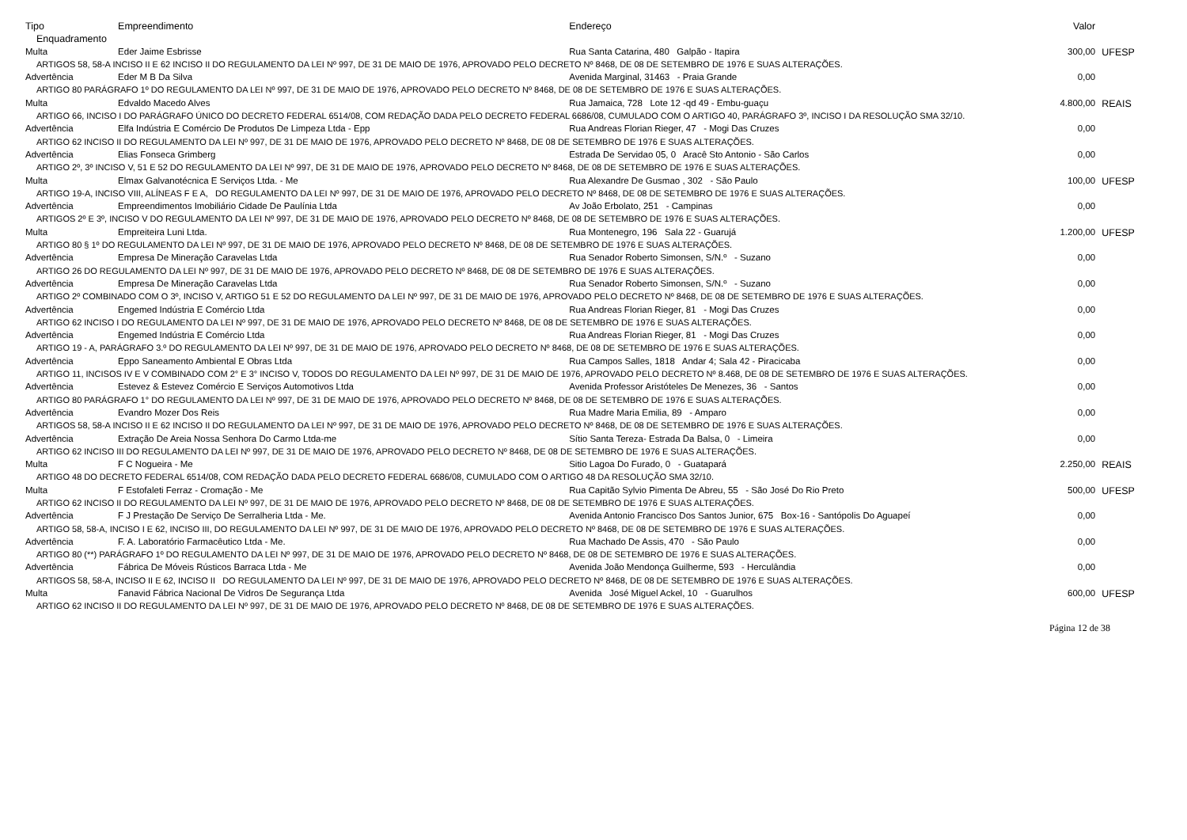| Tipo | Empreendimento | Endereço | Valor | |
| --- | --- | --- | --- | --- |
| Enquadramento | | | | |
| Multa | Eder Jaime Esbrisse | Rua Santa Catarina, 480 Galpão - Itapira | 300,00 | UFESP |
| ARTIGOS 58, 58-A INCISO II E 62 INCISO II DO REGULAMENTO DA LEI Nº 997, DE 31 DE MAIO DE 1976, APROVADO PELO DECRETO Nº 8468, DE 08 DE SETEMBRO DE 1976 E SUAS ALTERAÇÕES. | | | | |
| Advertência | Eder M B Da Silva | Avenida Marginal, 31463 - Praia Grande | 0,00 | |
| ARTIGO 80 PARÁGRAFO 1º DO REGULAMENTO DA LEI Nº 997, DE 31 DE MAIO DE 1976, APROVADO PELO DECRETO Nº 8468, DE 08 DE SETEMBRO DE 1976 E SUAS ALTERAÇÕES. | | | | |
| Multa | Edvaldo Macedo Alves | Rua Jamaica, 728 Lote 12 -qd 49 - Embu-guaçu | 4.800,00 | REAIS |
| ARTIGO 66, INCISO I DO PARÁGRAFO ÚNICO DO DECRETO FEDERAL 6514/08, COM REDAÇÃO DADA PELO DECRETO FEDERAL 6686/08, CUMULADO COM O ARTIGO 40, PARÁGRAFO 3º, INCISO I DA RESOLUÇÃO SMA 32/10. | | | | |
| Advertência | Elfa Indústria E Comércio De Produtos De Limpeza Ltda - Epp | Rua Andreas Florian Rieger, 47 - Mogi Das Cruzes | 0,00 | |
| ARTIGO 62 INCISO II DO REGULAMENTO DA LEI Nº 997, DE 31 DE MAIO DE 1976, APROVADO PELO DECRETO Nº 8468, DE 08 DE SETEMBRO DE 1976 E SUAS ALTERAÇÕES. | | | | |
| Advertência | Elias Fonseca Grimberg | Estrada De Servidao 05, 0 Aracê Sto Antonio - São Carlos | 0,00 | |
| ARTIGO 2º, 3º INCISO V, 51 E 52 DO REGULAMENTO DA LEI Nº 997, DE 31 DE MAIO DE 1976, APROVADO PELO DECRETO Nº 8468, DE 08 DE SETEMBRO DE 1976 E SUAS ALTERAÇÕES. | | | | |
| Multa | Elmax Galvanotécnica E Serviços Ltda. - Me | Rua Alexandre De Gusmao , 302 - São Paulo | 100,00 | UFESP |
| ARTIGO 19-A, INCISO VIII, ALÍNEAS F E A, DO REGULAMENTO DA LEI Nº 997, DE 31 DE MAIO DE 1976, APROVADO PELO DECRETO Nº 8468, DE 08 DE SETEMBRO DE 1976 E SUAS ALTERAÇÕES. | | | | |
| Advertência | Empreendimentos Imobiliário Cidade De Paulínia Ltda | Av João Erbolato, 251 - Campinas | 0,00 | |
| ARTIGOS 2º E 3º, INCISO V DO REGULAMENTO DA LEI Nº 997, DE 31 DE MAIO DE 1976, APROVADO PELO DECRETO Nº 8468, DE 08 DE SETEMBRO DE 1976 E SUAS ALTERAÇÕES. | | | | |
| Multa | Empreiteira Luni Ltda. | Rua Montenegro, 196 Sala 22 - Guarujá | 1.200,00 | UFESP |
| ARTIGO 80 § 1º DO REGULAMENTO DA LEI Nº 997, DE 31 DE MAIO DE 1976, APROVADO PELO DECRETO Nº 8468, DE 08 DE SETEMBRO DE 1976 E SUAS ALTERAÇÕES. | | | | |
| Advertência | Empresa De Mineração Caravelas Ltda | Rua Senador Roberto Simonsen, S/N.º - Suzano | 0,00 | |
| ARTIGO 26 DO REGULAMENTO DA LEI Nº 997, DE 31 DE MAIO DE 1976, APROVADO PELO DECRETO Nº 8468, DE 08 DE SETEMBRO DE 1976 E SUAS ALTERAÇÕES. | | | | |
| Advertência | Empresa De Mineração Caravelas Ltda | Rua Senador Roberto Simonsen, S/N.º - Suzano | 0,00 | |
| ARTIGO 2º COMBINADO COM O 3º, INCISO V, ARTIGO 51 E 52 DO REGULAMENTO DA LEI Nº 997, DE 31 DE MAIO DE 1976, APROVADO PELO DECRETO Nº 8468, DE 08 DE SETEMBRO DE 1976 E SUAS ALTERAÇÕES. | | | | |
| Advertência | Engemed Indústria E Comércio Ltda | Rua Andreas Florian Rieger, 81 - Mogi Das Cruzes | 0,00 | |
| ARTIGO 62 INCISO I DO REGULAMENTO DA LEI Nº 997, DE 31 DE MAIO DE 1976, APROVADO PELO DECRETO Nº 8468, DE 08 DE SETEMBRO DE 1976 E SUAS ALTERAÇÕES. | | | | |
| Advertência | Engemed Indústria E Comércio Ltda | Rua Andreas Florian Rieger, 81 - Mogi Das Cruzes | 0,00 | |
| ARTIGO 19 - A, PARÁGRAFO 3.º DO REGULAMENTO DA LEI Nº 997, DE 31 DE MAIO DE 1976, APROVADO PELO DECRETO Nº 8468, DE 08 DE SETEMBRO DE 1976 E SUAS ALTERAÇÕES. | | | | |
| Advertência | Eppo Saneamento Ambiental E Obras Ltda | Rua Campos Salles, 1818 Andar 4; Sala 42 - Piracicaba | 0,00 | |
| ARTIGO 11, INCISOS IV E V COMBINADO COM 2° E 3° INCISO V, TODOS DO REGULAMENTO DA LEI Nº 997, DE 31 DE MAIO DE 1976, APROVADO PELO DECRETO Nº 8.468, DE 08 DE SETEMBRO DE 1976 E SUAS ALTERAÇÕES. | | | | |
| Advertência | Estevez & Estevez Comércio E Serviços Automotivos Ltda | Avenida Professor Aristóteles De Menezes, 36 - Santos | 0,00 | |
| ARTIGO 80 PARÁGRAFO 1° DO REGULAMENTO DA LEI Nº 997, DE 31 DE MAIO DE 1976, APROVADO PELO DECRETO Nº 8468, DE 08 DE SETEMBRO DE 1976 E SUAS ALTERAÇÕES. | | | | |
| Advertência | Evandro Mozer Dos Reis | Rua Madre Maria Emilia, 89 - Amparo | 0,00 | |
| ARTIGOS 58, 58-A INCISO II E 62 INCISO II DO REGULAMENTO DA LEI Nº 997, DE 31 DE MAIO DE 1976, APROVADO PELO DECRETO Nº 8468, DE 08 DE SETEMBRO DE 1976 E SUAS ALTERAÇÕES. | | | | |
| Advertência | Extração De Areia Nossa Senhora Do Carmo Ltda-me | Sítio Santa Tereza- Estrada Da Balsa, 0 - Limeira | 0,00 | |
| ARTIGO 62 INCISO III DO REGULAMENTO DA LEI Nº 997, DE 31 DE MAIO DE 1976, APROVADO PELO DECRETO Nº 8468, DE 08 DE SETEMBRO DE 1976 E SUAS ALTERAÇÕES. | | | | |
| Multa | F C Nogueira - Me | Sitio Lagoa Do Furado, 0 - Guatapará | 2.250,00 | REAIS |
| ARTIGO 48 DO DECRETO FEDERAL 6514/08, COM REDAÇÃO DADA PELO DECRETO FEDERAL 6686/08, CUMULADO COM O ARTIGO 48 DA RESOLUÇÃO SMA 32/10. | | | | |
| Multa | F Estofaleti Ferraz - Cromação - Me | Rua Capitão Sylvio Pimenta De Abreu, 55 - São José Do Rio Preto | 500,00 | UFESP |
| ARTIGO 62 INCISO II DO REGULAMENTO DA LEI Nº 997, DE 31 DE MAIO DE 1976, APROVADO PELO DECRETO Nº 8468, DE 08 DE SETEMBRO DE 1976 E SUAS ALTERAÇÕES. | | | | |
| Advertência | F J Prestação De Serviço De Serralheria Ltda - Me. | Avenida Antonio Francisco Dos Santos Junior, 675 Box-16 - Santópolis Do Aguapeí | 0,00 | |
| ARTIGO 58, 58-A, INCISO I E 62, INCISO III, DO REGULAMENTO DA LEI Nº 997, DE 31 DE MAIO DE 1976, APROVADO PELO DECRETO Nº 8468, DE 08 DE SETEMBRO DE 1976 E SUAS ALTERAÇÕES. | | | | |
| Advertência | F. A. Laboratório Farmacêutico Ltda - Me. | Rua Machado De Assis, 470 - São Paulo | 0,00 | |
| ARTIGO 80 (**) PARÁGRAFO 1º DO REGULAMENTO DA LEI Nº 997, DE 31 DE MAIO DE 1976, APROVADO PELO DECRETO Nº 8468, DE 08 DE SETEMBRO DE 1976 E SUAS ALTERAÇÕES. | | | | |
| Advertência | Fábrica De Móveis Rústicos Barraca Ltda - Me | Avenida João Mendonça Guilherme, 593 - Herculândia | 0,00 | |
| ARTIGOS 58, 58-A, INCISO II E 62, INCISO II DO REGULAMENTO DA LEI Nº 997, DE 31 DE MAIO DE 1976, APROVADO PELO DECRETO Nº 8468, DE 08 DE SETEMBRO DE 1976 E SUAS ALTERAÇÕES. | | | | |
| Multa | Fanavid Fábrica Nacional De Vidros De Segurança Ltda | Avenida José Miguel Ackel, 10 - Guarulhos | 600,00 | UFESP |
| ARTIGO 62 INCISO II DO REGULAMENTO DA LEI Nº 997, DE 31 DE MAIO DE 1976, APROVADO PELO DECRETO Nº 8468, DE 08 DE SETEMBRO DE 1976 E SUAS ALTERAÇÕES. | | | | |
Página 12 de 38